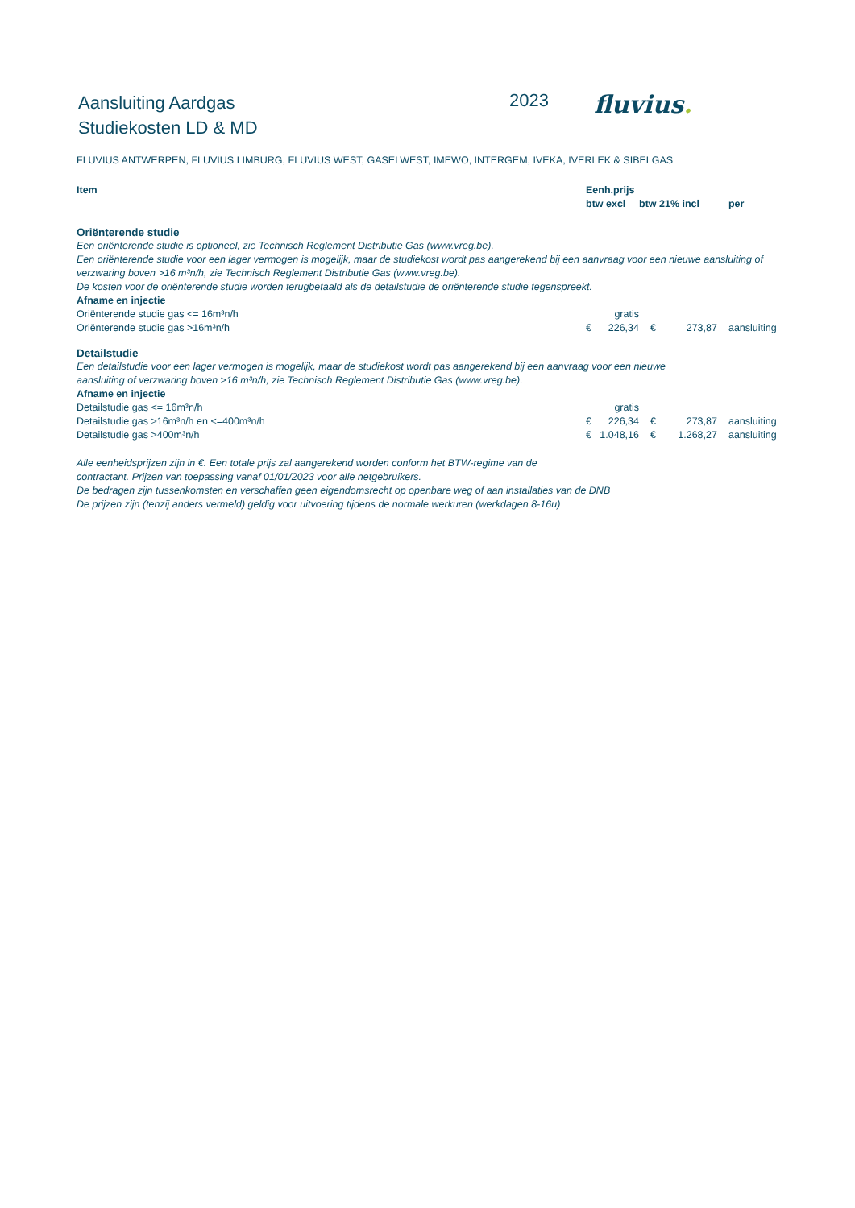Aansluiting Aardgas
Studiekosten LD & MD
2023
fluvius.
FLUVIUS ANTWERPEN, FLUVIUS LIMBURG, FLUVIUS WEST, GASELWEST, IMEWO, INTERGEM, IVEKA, IVERLEK & SIBELGAS
| Item | Eenh.prijs | | | | |
| --- | --- | --- | --- | --- | --- |
| | btw excl | | btw 21% incl | | per |
| Oriënterende studie | | | | | |
| Een oriënterende studie is optioneel, zie Technisch Reglement Distributie Gas (www.vreg.be). | | | | | |
| Een oriënterende studie voor een lager vermogen is mogelijk, maar de studiekost wordt pas aangerekend bij een aanvraag voor een nieuwe aansluiting of verzwaring boven >16 m³n/h, zie Technisch Reglement Distributie Gas (www.vreg.be). | | | | | |
| De kosten voor de oriënterende studie worden terugbetaald als de detailstudie de oriënterende studie tegenspreekt. | | | | | |
| Afname en injectie | | | | | |
| Oriënterende studie gas <= 16m³n/h | | gratis | | | |
| Oriënterende studie gas >16m³n/h | € | 226,34 | € | 273,87 | aansluiting |
| Detailstudie | | | | | |
| Een detailstudie voor een lager vermogen is mogelijk, maar de studiekost wordt pas aangerekend bij een aanvraag voor een nieuwe aansluiting of verzwaring boven >16 m³n/h, zie Technisch Reglement Distributie Gas (www.vreg.be). | | | | | |
| Afname en injectie | | | | | |
| Detailstudie gas <= 16m³n/h | | gratis | | | |
| Detailstudie gas >16m³n/h en <=400m³n/h | € | 226,34 | € | 273,87 | aansluiting |
| Detailstudie gas >400m³n/h | € | 1.048,16 | € | 1.268,27 | aansluiting |
Alle eenheidsprijzen zijn in €. Een totale prijs zal aangerekend worden conform het BTW-regime van de
contractant. Prijzen van toepassing vanaf 01/01/2023 voor alle netgebruikers.
De bedragen zijn tussenkomsten en verschaffen geen eigendomsrecht op openbare weg of aan installaties van de DNB
De prijzen zijn (tenzij anders vermeld) geldig voor uitvoering tijdens de normale werkuren (werkdagen 8-16u)